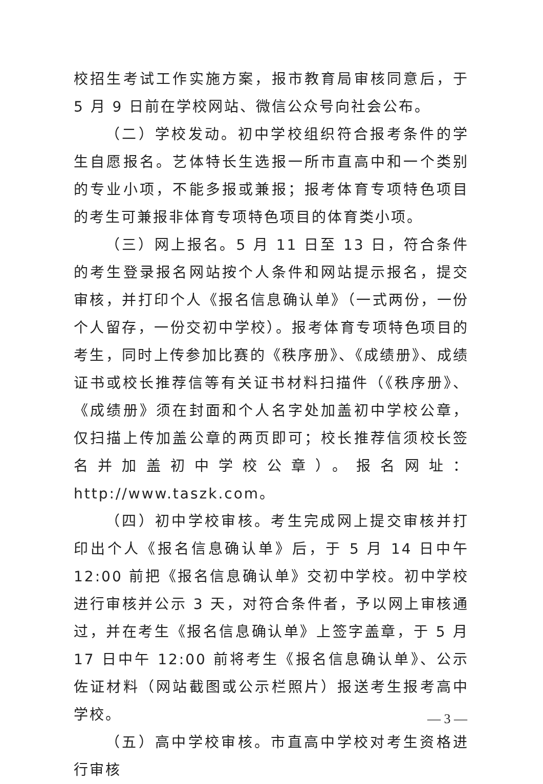校招生考试工作实施方案，报市教育局审核同意后，于 5 月 9 日前在学校网站、微信公众号向社会公布。
（二）学校发动。初中学校组织符合报考条件的学生自愿报名。艺体特长生选报一所市直高中和一个类别的专业小项，不能多报或兼报；报考体育专项特色项目的考生可兼报非体育专项特色项目的体育类小项。
（三）网上报名。5 月 11 日至 13 日，符合条件的考生登录报名网站按个人条件和网站提示报名，提交审核，并打印个人《报名信息确认单》（一式两份，一份个人留存，一份交初中学校）。报考体育专项特色项目的考生，同时上传参加比赛的《秩序册》、《成绩册》、成绩证书或校长推荐信等有关证书材料扫描件（《秩序册》、《成绩册》须在封面和个人名字处加盖初中学校公章，仅扫描上传加盖公章的两页即可；校长推荐信须校长签名并加盖初中学校公章）。报名网址：http://www.taszk.com。
（四）初中学校审核。考生完成网上提交审核并打印出个人《报名信息确认单》后，于 5 月 14 日中午 12:00 前把《报名信息确认单》交初中学校。初中学校进行审核并公示 3 天，对符合条件者，予以网上审核通过，并在考生《报名信息确认单》上签字盖章，于 5 月 17 日中午 12:00 前将考生《报名信息确认单》、公示佐证材料（网站截图或公示栏照片）报送考生报考高中学校。
（五）高中学校审核。市直高中学校对考生资格进行审核
— 3 —